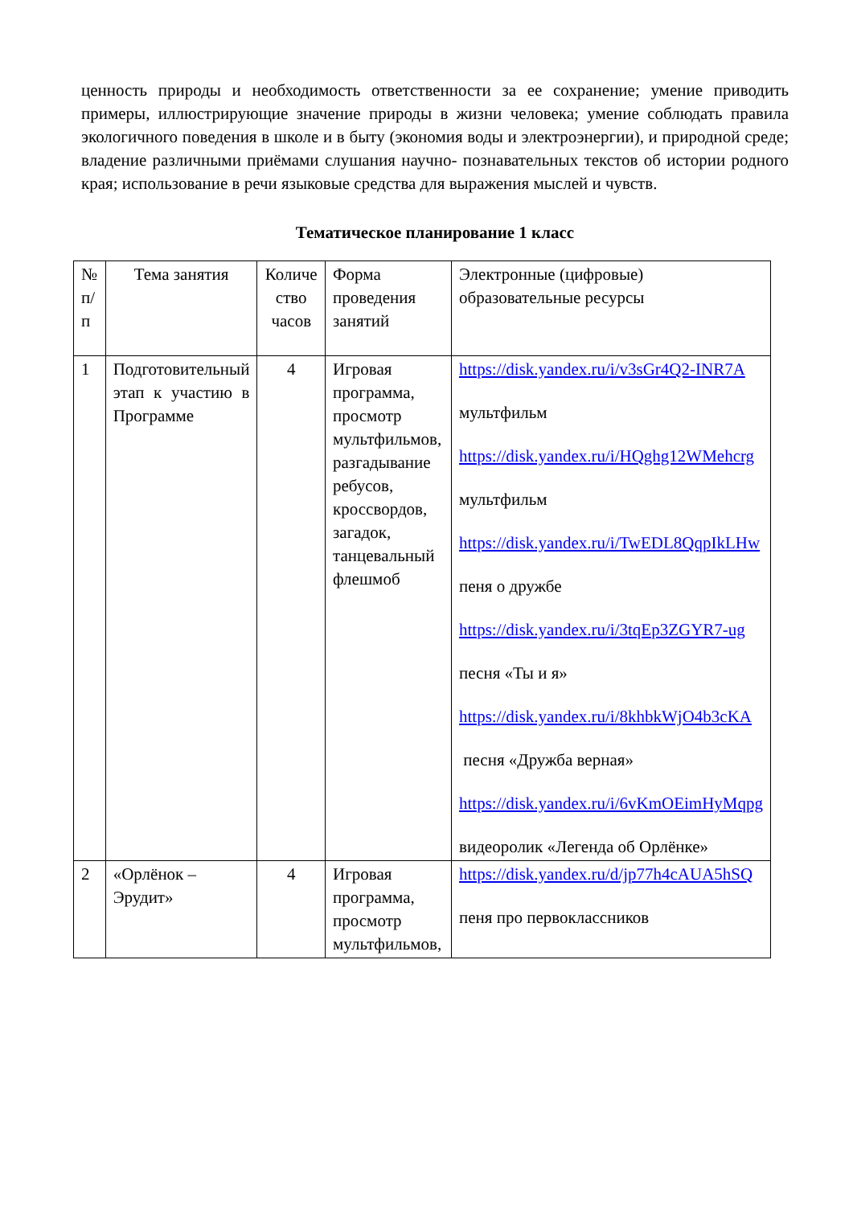ценность природы и необходимость ответственности за ее сохранение; умение приводить примеры, иллюстрирующие значение природы в жизни человека; умение соблюдать правила экологичного поведения в школе и в быту (экономия воды и электроэнергии), и природной среде; владение различными приёмами слушания научно- познавательных текстов об истории родного края; использование в речи языковые средства для выражения мыслей и чувств.
Тематическое планирование 1 класс
| № п/п | Тема занятия | Количе ство часов | Форма проведения занятий | Электронные (цифровые) образовательные ресурсы |
| 1 | Подготовительный этап к участию в Программе | 4 | Игровая программа, просмотр мультфильмов, разгадывание ребусов, кроссвордов, загадок, танцевальный флешмоб | https://disk.yandex.ru/i/v3sGr4Q2-INR7A мультфильм https://disk.yandex.ru/i/HQghg12WMehcrg мультфильм https://disk.yandex.ru/i/TwEDL8QqpIkLHw пеня о дружбе https://disk.yandex.ru/i/3tqEp3ZGYR7-ug песня «Ты и я» https://disk.yandex.ru/i/8khbkWjO4b3cKA песня «Дружба верная» https://disk.yandex.ru/i/6vKmOEimHyMqpg видеоролик «Легенда об Орлёнке» |
| 2 | «Орлёнок – Эрудит» | 4 | Игровая программа, просмотр мультфильмов, | https://disk.yandex.ru/d/jp77h4cAUA5hSQ пеня про первоклассников |